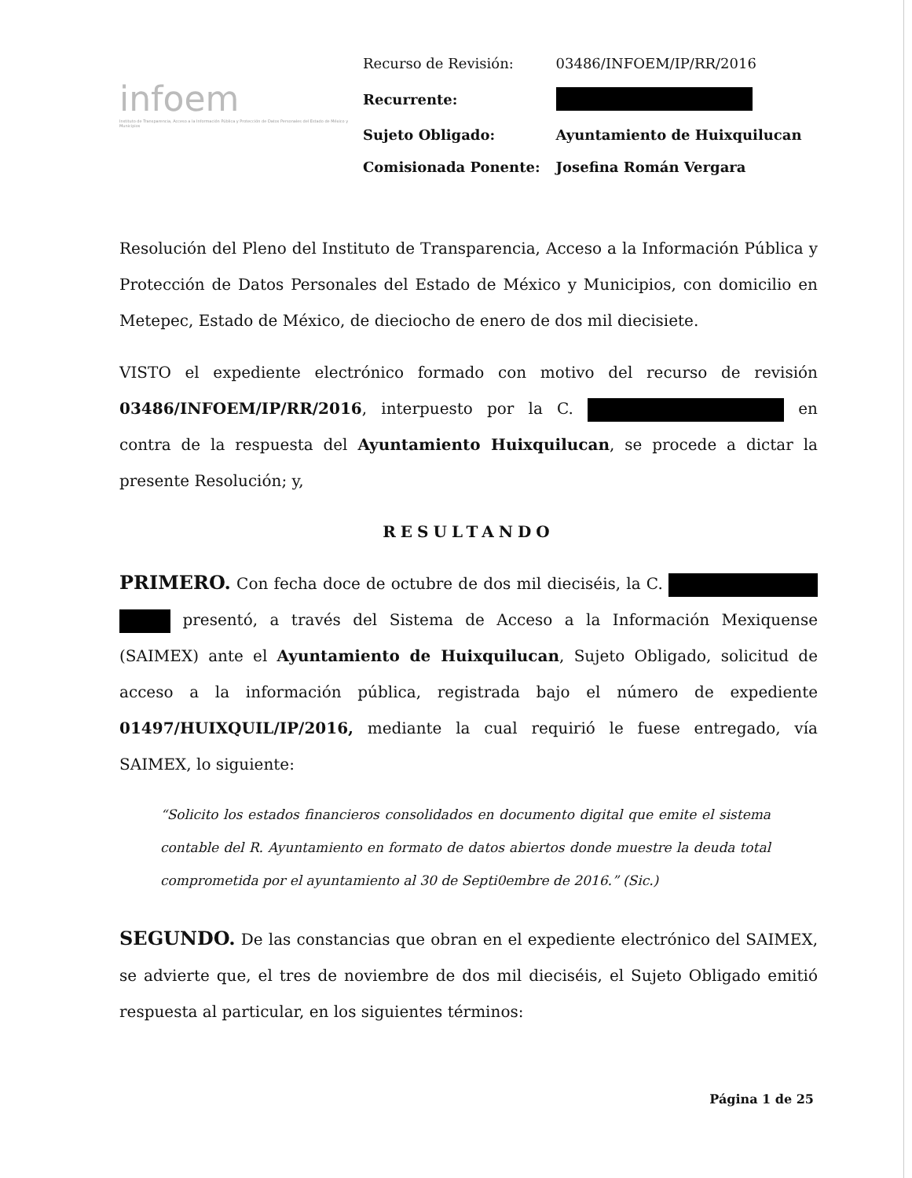infoem
Instituto de Transparencia, Acceso a la Información Pública y Protección de Datos Personales del Estado de México y Municipios
| Recurso de Revisión: | 03486/INFOEM/IP/RR/2016 |
| Recurrente: | |
| Sujeto Obligado: | Ayuntamiento de Huixquilucan |
| Comisionada Ponente: | Josefina Román Vergara |
Resolución del Pleno del Instituto de Transparencia, Acceso a la Información Pública y Protección de Datos Personales del Estado de México y Municipios, con domicilio en Metepec, Estado de México, de dieciocho de enero de dos mil diecisiete.
VISTO el expediente electrónico formado con motivo del recurso de revisión 03486/INFOEM/IP/RR/2016, interpuesto por la C. en contra de la respuesta del Ayuntamiento Huixquilucan, se procede a dictar la presente Resolución; y,
RESULTANDO
PRIMERO. Con fecha doce de octubre de dos mil dieciséis, la C. presentó, a través del Sistema de Acceso a la Información Mexiquense (SAIMEX) ante el Ayuntamiento de Huixquilucan, Sujeto Obligado, solicitud de acceso a la información pública, registrada bajo el número de expediente 01497/HUIXQUIL/IP/2016, mediante la cual requirió le fuese entregado, vía SAIMEX, lo siguiente:
“Solicito los estados financieros consolidados en documento digital que emite el sistema contable del R. Ayuntamiento en formato de datos abiertos donde muestre la deuda total comprometida por el ayuntamiento al 30 de Septi0embre de 2016.” (Sic.)
SEGUNDO. De las constancias que obran en el expediente electrónico del SAIMEX, se advierte que, el tres de noviembre de dos mil dieciséis, el Sujeto Obligado emitió respuesta al particular, en los siguientes términos:
Página 1 de 25